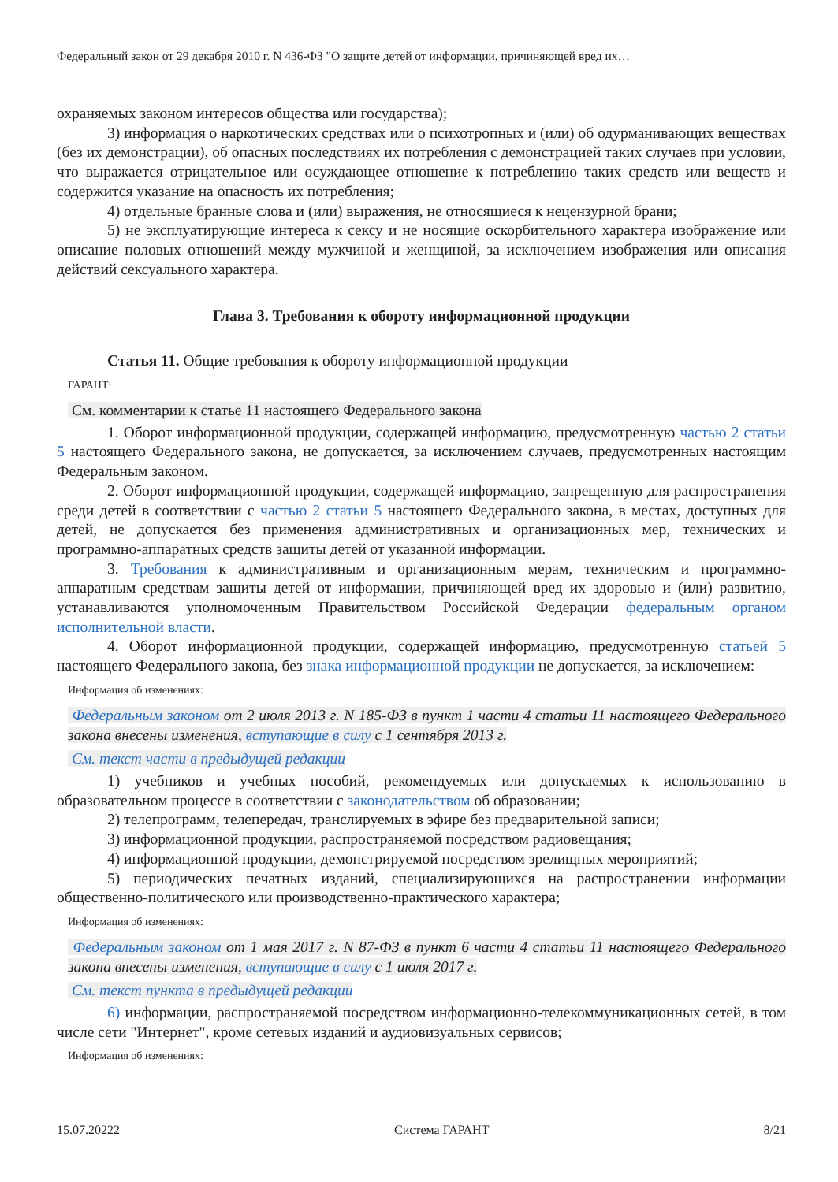Федеральный закон от 29 декабря 2010 г. N 436-ФЗ "О защите детей от информации, причиняющей вред их…
охраняемых законом интересов общества или государства);
3) информация о наркотических средствах или о психотропных и (или) об одурманивающих веществах (без их демонстрации), об опасных последствиях их потребления с демонстрацией таких случаев при условии, что выражается отрицательное или осуждающее отношение к потреблению таких средств или веществ и содержится указание на опасность их потребления;
4) отдельные бранные слова и (или) выражения, не относящиеся к нецензурной брани;
5) не эксплуатирующие интереса к сексу и не носящие оскорбительного характера изображение или описание половых отношений между мужчиной и женщиной, за исключением изображения или описания действий сексуального характера.
Глава 3. Требования к обороту информационной продукции
Статья 11. Общие требования к обороту информационной продукции
ГАРАНТ:
См. комментарии к статье 11 настоящего Федерального закона
1. Оборот информационной продукции, содержащей информацию, предусмотренную частью 2 статьи 5 настоящего Федерального закона, не допускается, за исключением случаев, предусмотренных настоящим Федеральным законом.
2. Оборот информационной продукции, содержащей информацию, запрещенную для распространения среди детей в соответствии с частью 2 статьи 5 настоящего Федерального закона, в местах, доступных для детей, не допускается без применения административных и организационных мер, технических и программно-аппаратных средств защиты детей от указанной информации.
3. Требования к административным и организационным мерам, техническим и программно-аппаратным средствам защиты детей от информации, причиняющей вред их здоровью и (или) развитию, устанавливаются уполномоченным Правительством Российской Федерации федеральным органом исполнительной власти.
4. Оборот информационной продукции, содержащей информацию, предусмотренную статьей 5 настоящего Федерального закона, без знака информационной продукции не допускается, за исключением:
Информация об изменениях:
Федеральным законом от 2 июля 2013 г. N 185-ФЗ в пункт 1 части 4 статьи 11 настоящего Федерального закона внесены изменения, вступающие в силу с 1 сентября 2013 г.
См. текст части в предыдущей редакции
1) учебников и учебных пособий, рекомендуемых или допускаемых к использованию в образовательном процессе в соответствии с законодательством об образовании;
2) телепрограмм, телепередач, транслируемых в эфире без предварительной записи;
3) информационной продукции, распространяемой посредством радиовещания;
4) информационной продукции, демонстрируемой посредством зрелищных мероприятий;
5) периодических печатных изданий, специализирующихся на распространении информации общественно-политического или производственно-практического характера;
Информация об изменениях:
Федеральным законом от 1 мая 2017 г. N 87-ФЗ в пункт 6 части 4 статьи 11 настоящего Федерального закона внесены изменения, вступающие в силу с 1 июля 2017 г.
См. текст пункта в предыдущей редакции
6) информации, распространяемой посредством информационно-телекоммуникационных сетей, в том числе сети "Интернет", кроме сетевых изданий и аудиовизуальных сервисов;
Информация об изменениях:
15.07.20222 Система ГАРАНТ 8/21